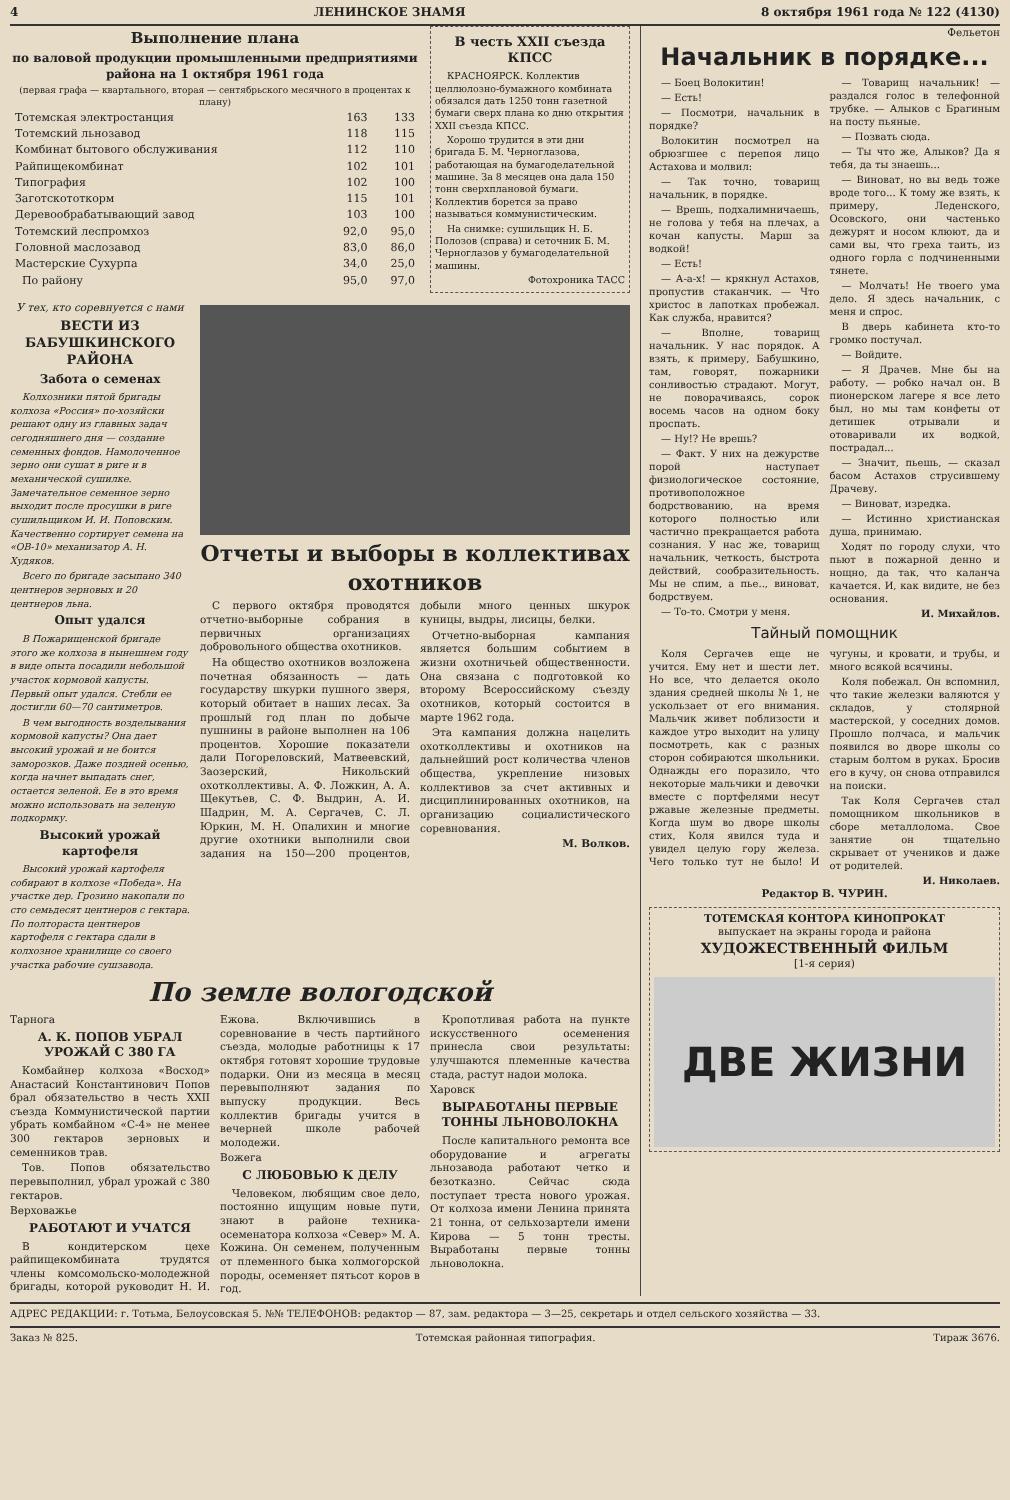4 ЛЕНИНСКОЕ ЗНАМЯ 8 октября 1961 года № 122 (4130)
Выполнение плана
по валовой продукции промышленными предприятиями района на 1 октября 1961 года
(первая графа — квартального, вторая — сентябрьского месячного в процентах к плану)
| Тотемская электростанция | 163 | 133 |
| Тотемский льнозавод | 118 | 115 |
| Комбинат бытового обслуживания | 112 | 110 |
| Райпищекомбинат | 102 | 101 |
| Типография | 102 | 100 |
| Заготскототкорм | 115 | 101 |
| Деревообрабатывающий завод | 103 | 100 |
| Тотемский леспромхоз | 92,0 | 95,0 |
| Головной маслозавод | 83,0 | 86,0 |
| Мастерские Сухурпа | 34,0 | 25,0 |
| По району | 95,0 | 97,0 |
В честь XXII съезда КПСС
КРАСНОЯРСК. Коллектив целлюлозно-бумажного комбината обязался дать 1250 тонн газетной бумаги сверх плана ко дню открытия XXII съезда КПСС.
Хорошо трудится в эти дни бригада Б. М. Черноглазова, работающая на бумагоделательной машине. За 8 месяцев она дала 150 тонн сверхплановой бумаги. Коллектив борется за право называться коммунистическим.
На снимке: сушильщик Н. Б. Полозов (справа) и сеточник Б. М. Черноглазов у бумагоделательной машины.
Фотохроника ТАСС
У тех, кто соревнуется с нами
ВЕСТИ ИЗ БАБУШКИНСКОГО РАЙОНА
Забота о семенах
Колхозники пятой бригады колхоза «Россия» по-хозяйски решают одну из главных задач сегодняшнего дня — создание семенных фондов. Намолоченное зерно они сушат в риге и в механической сушилке. Замечательное семенное зерно выходит после просушки в риге сушильщиком И. И. Поповским. Качественно сортирует семена на «ОВ-10» механизатор А. Н. Худяков.
Всего по бригаде засыпано 340 центнеров зерновых и 20 центнеров льна.
Опыт удался
В Пожарищенской бригаде этого же колхоза в нынешнем году в виде опыта посадили небольшой участок кормовой капусты. Первый опыт удался. Стебли ее достигли 60—70 сантиметров.
В чем выгодность возделывания кормовой капусты? Она дает высокий урожай и не боится заморозков. Даже поздней осенью, когда начнет выпадать снег, остается зеленой. Ее в это время можно использовать на зеленую подкормку.
Высокий урожай картофеля
Высокий урожай картофеля собирают в колхозе «Победа». На участке дер. Грозино накопали по сто семьдесят центнеров с гектара. По полтораста центнеров картофеля с гектара сдали в колхозное хранилище со своего участка рабочие сушзавода.
Отчеты и выборы в коллективах охотников
С первого октября проводятся отчетно-выборные собрания в первичных организациях добровольного общества охотников.
На общество охотников возложена почетная обязанность — дать государству шкурки пушного зверя, который обитает в наших лесах. За прошлый год план по добыче пушнины в районе выполнен на 106 процентов. Хорошие показатели дали Погореловский, Матвеевский, Заозерский, Никольский охотколлективы. А. Ф. Ложкин, А. А. Щекутьев, С. Ф. Выдрин, А. И. Шадрин, М. А. Сергачев, С. Л. Юркин, М. Н. Опалихин и многие другие охотники выполнили свои задания на 150—200 процентов, добыли много ценных шкурок куницы, выдры, лисицы, белки.
Отчетно-выборная кампания является большим событием в жизни охотничьей общественности. Она связана с подготовкой ко второму Всероссийскому съезду охотников, который состоится в марте 1962 года.
Эта кампания должна нацелить охотколлективы и охотников на дальнейший рост количества членов общества, укрепление низовых коллективов за счет активных и дисциплинированных охотников, на организацию социалистического соревнования.
М. Волков.
По земле вологодской
Тарнога
А. К. ПОПОВ УБРАЛ УРОЖАЙ С 380 ГА
Комбайнер колхоза «Восход» Анастасий Константинович Попов брал обязательство в честь XXII съезда Коммунистической партии убрать комбайном «С-4» не менее 300 гектаров зерновых и семенников трав.
Тов. Попов обязательство перевыполнил, убрал урожай с 380 гектаров.
Верховажье
РАБОТАЮТ И УЧАТСЯ
В кондитерском цехе райпищекомбината трудятся члены комсомольско-молодежной бригады, которой руководит Н. И. Ежова. Включившись в соревнование в честь партийного съезда, молодые работницы к 17 октября готовят хорошие трудовые подарки. Они из месяца в месяц перевыполняют задания по выпуску продукции. Весь коллектив бригады учится в вечерней школе рабочей молодежи.
Вожега
С ЛЮБОВЬЮ К ДЕЛУ
Человеком, любящим свое дело, постоянно ищущим новые пути, знают в районе техника-осеменатора колхоза «Север» М. А. Кожина. Он семенем, полученным от племенного быка холмогорской породы, осеменяет пятьсот коров в год.
Кропотливая работа на пункте искусственного осеменения принесла свои результаты: улучшаются племенные качества стада, растут надои молока.
Харовск
ВЫРАБОТАНЫ ПЕРВЫЕ ТОННЫ ЛЬНОВОЛОКНА
После капитального ремонта все оборудование и агрегаты льнозавода работают четко и безотказно. Сейчас сюда поступает треста нового урожая. От колхоза имени Ленина принята 21 тонна, от сельхозартели имени Кирова — 5 тонн тресты. Выработаны первые тонны льноволокна.
Фельетон
Начальник в порядке...
— Боец Волокитин!
— Есть!
— Посмотри, начальник в порядке?
Волокитин посмотрел на обрюзгшее с перепоя лицо Астахова и молвил:
— Так точно, товарищ начальник, в порядке.
— Врешь, подхалимничаешь, не голова у тебя на плечах, а кочан капусты. Марш за водкой!
— Есть!
— А-а-х! — крякнул Астахов, пропустив стаканчик. — Что христос в лапотках пробежал. Как служба, нравится?
— Вполне, товарищ начальник. У нас порядок. А взять, к примеру, Бабушкино, там, говорят, пожарники сонливостью страдают. Могут, не поворачиваясь, сорок восемь часов на одном боку проспать.
— Ну!? Не врешь?
— Факт. У них на дежурстве порой наступает физиологическое состояние, противоположное бодрствованию, на время которого полностью или частично прекращается работа сознания. У нас же, товарищ начальник, четкость, быстрота действий, сообразительность. Мы не спим, а пье.., виноват, бодрствуем.
— То-то. Смотри у меня.
— Товарищ начальник! — раздался голос в телефонной трубке. — Алыков с Брагиным на посту пьяные.
— Позвать сюда.
— Ты что же, Алыков? Да я тебя, да ты знаешь...
— Виноват, но вы ведь тоже вроде того... К тому же взять, к примеру, Леденского, Осовского, они частенько дежурят и носом клюют, да и сами вы, что греха таить, из одного горла с подчиненными тянете.
— Молчать! Не твоего ума дело. Я здесь начальник, с меня и спрос.
В дверь кабинета кто-то громко постучал.
— Войдите.
— Я Драчев. Мне бы на работу, — робко начал он. В пионерском лагере я все лето был, но мы там конфеты от детишек отрывали и отоваривали их водкой, пострадал...
— Значит, пьешь, — сказал басом Астахов струсившему Драчеву.
— Виноват, изредка.
— Истинно христианская душа, принимаю.
Ходят по городу слухи, что пьют в пожарной денно и нощно, да так, что каланча качается. И, как видите, не без основания.
И. Михайлов.
Тайный помощник
Коля Сергачев еще не учится. Ему нет и шести лет. Но все, что делается около здания средней школы № 1, не ускользает от его внимания. Мальчик живет поблизости и каждое утро выходит на улицу посмотреть, как с разных сторон собираются школьники. Однажды его поразило, что некоторые мальчики и девочки вместе с портфелями несут ржавые железные предметы. Когда шум во дворе школы стих, Коля явился туда и увидел целую гору железа. Чего только тут не было! И чугуны, и кровати, и трубы, и много всякой всячины.
Коля побежал. Он вспомнил, что такие железки валяются у складов, у столярной мастерской, у соседних домов. Прошло полчаса, и мальчик появился во дворе школы со старым болтом в руках. Бросив его в кучу, он снова отправился на поиски.
Так Коля Сергачев стал помощником школьников в сборе металлолома. Свое занятие он тщательно скрывает от учеников и даже от родителей.
И. Николаев.
Редактор В. ЧУРИН.
ТОТЕМСКАЯ КОНТОРА КИНОПРОКАТ
выпускает на экраны города и района
ХУДОЖЕСТВЕННЫЙ ФИЛЬМ
[1-я серия)
ДВЕ ЖИЗНИ
АДРЕС РЕДАКЦИИ: г. Тотьма, Белоусовская 5. №№ ТЕЛЕФОНОВ: редактор — 87, зам. редактора — 3—25, секретарь и отдел сельского хозяйства — 33.
Заказ № 825. Тотемская районная типография. Тираж 3676.